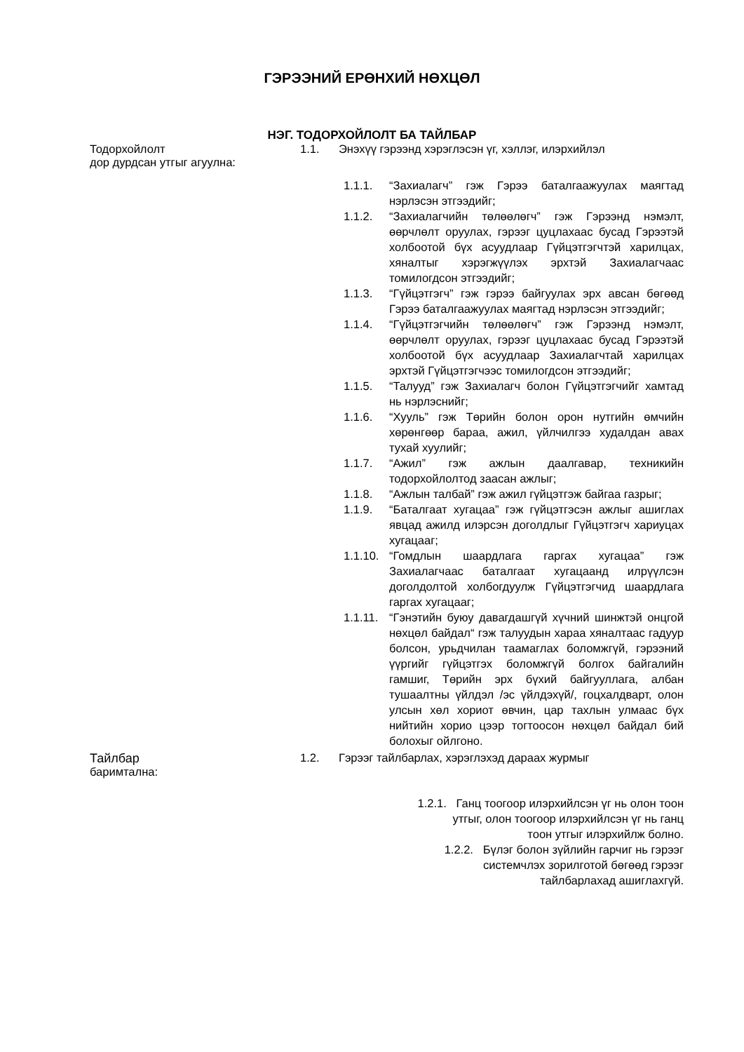ГЭРЭЭНИЙ ЕРӨНХИЙ НӨХЦӨЛ
НЭГ. ТОДОРХОЙЛОЛТ БА ТАЙЛБАР
Тодорхойлолт 1.1. Энэхүү гэрээнд хэрэглэсэн үг, хэллэг, илэрхийлэл
дор дурдсан утгыг агуулна:
1.1.1. “Захиалагч” гэж Гэрээ баталгаажуулах маягтад нэрлэсэн этгээдийг;
1.1.2. “Захиалагчийн төлөөлөгч” гэж Гэрээнд нэмэлт, өөрчлөлт оруулах, гэрээг цуцлахаас бусад Гэрээтэй холбоотой бүх асуудлаар Гүйцэтгэгчтэй харилцах, хяналтыг хэрэгжүүлэх эрхтэй Захиалагчаас томилогдсон этгээдийг;
1.1.3. “Гүйцэтгэгч” гэж гэрээ байгуулах эрх авсан бөгөөд Гэрээ баталгаажуулах маягтад нэрлэсэн этгээдийг;
1.1.4. “Гүйцэтгэгчийн төлөөлөгч” гэж Гэрээнд нэмэлт, өөрчлөлт оруулах, гэрээг цуцлахаас бусад Гэрээтэй холбоотой бүх асуудлаар Захиалагчтай харилцах эрхтэй Гүйцэтгэгчээс томилогдсон этгээдийг;
1.1.5. “Талууд” гэж Захиалагч болон Гүйцэтгэгчийг хамтад нь нэрлэснийг;
1.1.6. “Хууль” гэж Төрийн болон орон нутгийн өмчийн хөрөнгөөр бараа, ажил, үйлчилгээ худалдан авах тухай хуулийг;
1.1.7. “Ажил” гэж ажлын даалгавар, техникийн тодорхойлолтод заасан ажлыг;
1.1.8. “Ажлын талбай” гэж ажил гүйцэтгэж байгаа газрыг;
1.1.9. “Баталгаат хугацаа” гэж гүйцэтгэсэн ажлыг ашиглах явцад ажилд илэрсэн доголдлыг Гүйцэтгэгч хариуцах хугацааг;
1.1.10.
“Гомдлын шаардлага гаргах хугацаа” гэж Захиалагчаас баталгаат хугацаанд илрүүлсэн доголдолтой холбогдуулж Гүйцэтгэгчид шаардлага гаргах хугацааг;
1.1.11.
“Гэнэтийн буюу давагдашгүй хүчний шинжтэй онцгой нөхцөл байдал“ гэж талуудын хараа хяналтаас гадуур болсон, урьдчилан таамаглах боломжгүй, гэрээний үүргийг гүйцэтгэх боломжгүй болгох байгалийн гамшиг, Төрийн эрх бүхий байгууллага, албан тушаалтны үйлдэл /эс үйлдэхүй/, гоцхалдварт, олон улсын хөл хориот өвчин, цар тахлын улмаас бүх нийтийн хорио цээр тогтоосон нөхцөл байдал бий болохыг ойлгоно.
Тайлбар 1.2. Гэрээг тайлбарлах, хэрэглэхэд дараах журмыг
баримтална:
1.2.1. Ганц тоогоор илэрхийлсэн үг нь олон тоон
утгыг, олон тоогоор илэрхийлсэн үг нь ганц
тоон утгыг илэрхийлж болно.
1.2.2. Бүлэг болон зүйлийн гарчиг нь гэрээг
системчлэх зорилготой бөгөөд гэрээг
тайлбарлахад ашиглахгүй.